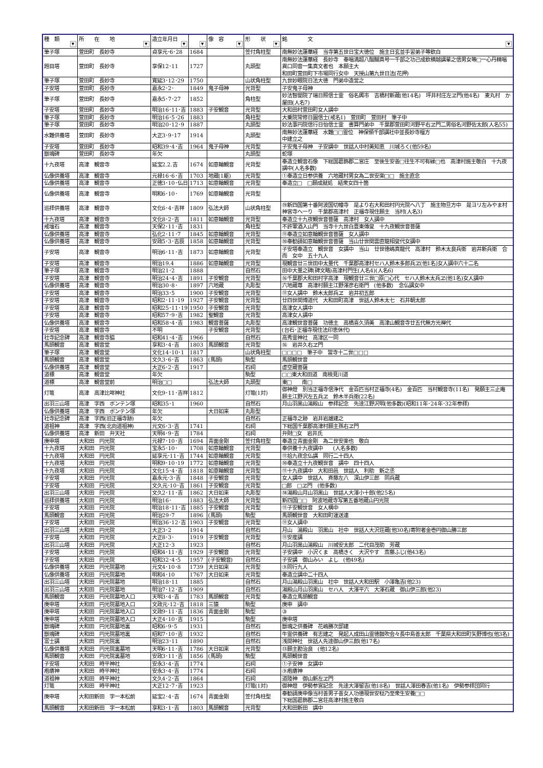| 種 類 ▼ | 所 在 地 ▼ | 造立年月日 ▼ | ▼ | 像 容 ▼ | 形 状 ▼ | 銘 文 ▼ |
| --- | --- | --- | --- | --- | --- | --- |
| 筆子塚 | 萱田町 長妙寺 | 貞享元･6･28 | 1684 | | 笠付角柱型 | 南無妙法蓮華経 当寺第五世日宝大徳位 施主日玄並手習弟子等欽白 |
| 題目塔 | 萱田町 長妙寺 | 享保12･11 | 1727 | | 丸頭型 | 南無妙法蓮華経 長妙寺 奉唱満超八醍醐真号一千部之功己成欽横越講輩之信男女等□一心丹精唱異口同音一集真文者也 本願主大 和田町萱田町下市場同行女中 天授山第九世日法(花押) |
| 筆子塚 | 萱田町 長妙寺 | 寛延3･12･29 | 1750 | | 山状角柱型 | 九世妙眼院日法大徳 門弟中造営之 |
| 子安塔 | 萱田町 長妙寺 | 嘉永2･2･ | 1849 | 鬼子母神 | 光背型 | 子安鬼子母神 |
| 筆子塚 | 萱田町 長妙寺 | 嘉永5･7･27 | 1852 | | 角柱型 | 妙法智聞院了瑞日照信士霊 俗名輿市 吉橋村新蔵(他14名) 坪井村庄左ヱ門(他4名) 麦丸村 か屋田(人名7) |
| 子安塔 | 萱田町 長妙寺 | 明治16･11･吉 | 1883 | 子安観音 | 光背型 | 大和田村萱田町女人講中 |
| 筆子塚 | 萱田町 長妙寺 | 明治16･5･26 | 1883 | | 角柱型 | 大乗院常修日圓信士(戒名1) 萱田町 萱田村 筆子中 |
| 筆子塚 | 萱田町 長妙寺 | 明治20･12･9 | 1887 | | 丸頭型 | 妙法事円院信行日怡信士霊 書算門弟中 千葉郡萱田町河野平右ヱ門二男俗名河野佐太郎(人名55) |
| 水難供養塔 | 萱田町 長妙寺 | 大正3･9･17 | 1914 | | 丸頭型 | 南無妙法蓮華経 水難□□霊位 神保領千部講社中並長妙寺檀方 中建立之 |
| 子安塔 | 萱田町 長妙寺 | 昭和39･4･吉 | 1964 | 鬼子母神 | 光背型 | 子安鬼子母神 子安講中 世話人中村美知恵 川城ろく(他59名) |
| 獣魂碑 | 萱田町 長妙寺 | 年欠 | | | 丸頭型 | 蛇塚 |
| 十九夜塔 | 高津 観音寺 | 延宝2.2.吉 | 1674 | 如意輪観音 | 光背型 | 奉造立観音石像 下総国葛飾郡二宮庄 至後生安善□往生不可有縁□也 高津村施主敬白 十九夜講中(人名多数) |
| 仏像供養塔 | 高津 観音寺 | 元禄16･6･吉 | 1703 | 地蔵(1躯) | 光背型 | ①奉造立日参供養 六地蔵村男女為二世安楽□□ 施主直念 |
| 仏像供養塔 | 高津 観音寺 | 正徳3･10･仏日 | 1713 | 如意輪観音 | 光背型 | 奉造立□ □願成就処 結衆女四十箇 |
| 仏像供養塔 | 高津 観音寺 | 明和6･10･ | 1769 | 如意輪観音 | 光背型 | |
| 巡拝供養塔 | 高津 観音寺 | 文化6･4･吉祥 | 1809 | 弘法大師 | 山状角柱型 | ⑲新四国第十番阿波国切幢寺 是より右大和田村円光院へ八丁 施主物旦方中 是ヨリ左みやま村神宮寺へ一り 千葉郡高津村 正福寺現住願主 当村(人名3) |
| 十九夜塔 | 高津 観音寺 | 文化8･2･吉 | 1811 | 如意輪観音 | 光背型 | 奉造立十九夜観世音菩薩 高津村 女人講中 |
| 戒壇石 | 高津 観音寺 | 天保2･11･吉 | 1831 | | 角柱型 | 不許葷酒入山門 当寺十九世白豊東傳叟 十九夜観世音菩薩 |
| 仏像供養塔 | 高津 観音寺 | 弘化2･11･7 | 1845 | 如意輪観音 | 光背型 | ⑪奉造立如意輪観世音菩薩 女人講中 |
| 仏像供養塔 | 高津 観音寺 | 安政5･3･吉辰 | 1858 | 如意輪観音 | 光背型 | ⑩奉勧請如意輪観世音菩薩 当山廿世関雲直龍相叟代女講中 |
| 子安塔 | 高津 観音寺 | 明治6･11･吉 | 1873 | 如意輪観音 | 光背型 | 子安塔奉造立 観世音 女講中 当山 廿世徳嶋真龍代 高津村 鈴木太良兵衛 岩井新兵衛 合而 女中 五十九人 |
| 子安塔 | 高津 観音寺 | 明治19.4 | 1886 | 如意輪観音 | 光背型 | 現観音廿三世田中太量代 千葉郡高津村セハ人鈴木多郎兵ヱ(他1名)女人講中六十二名 |
| 筆子塚 | 高津 観音寺 | 明治21･2 | 1888 | | 自然石 | 田中大量之碑(碑文略)高津村門生(人名4)(人名6) |
| 子安塔 | 高津 観音寺 | 明治24･4･吉 | 1891 | 子安観音 | 光背型 | ⑯千葉郡大和田村字高津 現観音廿三世□原□心代 セハ人鈴木太兵ヱ(他1名)女人講中 |
| 仏像供養塔 | 高津 観音寺 | 明治30･8･ | 1897 | 六地蔵 | 丸彫型 | 六地蔵尊 高津村願主江野澤彦右衛門 (他多数) 念仏講女中 |
| 子安塔 | 高津 観音寺 | 明治33･5 | 1900 | 子安観音 | 光背型 | ⑪女人講中 鈴木太郎兵ヱ 岩井初五郎 |
| 子安塔 | 高津 観音寺 | 昭和2･11･19 | 1927 | 子安観音 | 光背型 | 廿四世関博道代 大和田町高津 世話人鈴木太七 石井朝太郎 |
| 子安塔 | 高津 観音寺 | 昭和25･11･19 | 1950 | 子安観音 | 光背型 | 高津女人講中 |
| 子安塔 | 高津 観音寺 | 昭和57･9･吉 | 1982 | 聖観音 | 光背型 | 高津女人講中 |
| 仏像供養塔 | 高津 観音寺 | 昭和58･4･吉 | 1983 | 観音菩薩 | 丸彫型 | 高津観世音菩薩 功徳主 高橋喜久須美 高津山観音寺廿五代無方光禅代 |
| 子安塔 | 高津 観音寺 | 不明 | | 子安観音 | 光背型 | (台石･正福寺現住法印恵休代) |
| 社寺記念碑 | 高津 観音寺脇 | 昭和41･4･吉 | 1966 | | 自然石 | 高秀霊神社 高津区一同 |
| 馬頭観音 | 高津 観音堂 | 享和3･4･吉 | 1803 | 馬頭観音 | 光背型 | ⑯ 岩井久右ヱ門 |
| 筆子塚 | 高津 観音堂 | 文化14･10･1 | 1817 | | 山状角柱型 | □□□□ 筆子中 當寺十二世□□□ |
| 馬頭観音 | 高津 観音堂 | 文久3･6･吉 | 1863 | (馬頭) | 駒型 | 馬頭観世音 |
| 仏像供養塔 | 高津 観音堂 | 大正6･2･吉 | 1917 | | 石祠 | 虚空蔵菩薩 |
| 道標 | 高津 観音堂 | 年欠 | | | 駒型 | □□東大和田道 南検見川道 |
| 道標 | 高津 観音堂前 | 明治□□ | | 弘法大師 | 丸頭型 | 東□ 南□ |
| 灯篭 | 高津 高津比咩神社 | 文化9･11･吉祥 | 1812 | | 灯篭(1対) | 御神燈 別当正福寺信浄代 金百匹当村正福寺(4名) 金百匹 当村観音寺(11名) 発願主三止庵 願主江野沢左五兵ヱ 鈴木半兵衛(22名) |
| 出羽三山塔 | 高津 字西 ボンテン塚 | 昭和35･1 | 1960 | | 自然石 | 月山羽黒山湯殿山 参拝記念 先達江野沢明(他多数)(昭和11年･24年･32年参拝) |
| 仏像供養塔 | 高津 字西 ボンテン塚 | 年欠 | | 大日如来 | 丸彫型 | |
| 社寺記念碑 | 高津 字西(旧正福寺跡) | 年欠 | | | 自然石 | 正福寺之跡 岩井岩雄建之 |
| 道祖神 | 高津 字西(北向道祖神) | 元文6･3･吉 | 1741 | | 石祠 | 下総国千葉郡高津村願主孫右ヱ門 |
| 仏像供養塔 | 高津 新田 弁天社 | 天明4･9･吉 | 1784 | | 石祠 | 弁財□女 岩井氏 |
| 庚申塔 | 大和田 円光院 | 元禄7･10･吉 | 1694 | 青面金剛 | 笠付角柱型 | 奉造立青面金剛 為二世安楽也 敬白 |
| 十九夜塔 | 大和田 円光院 | 宝永5･10･ | 1708 | 如意輪観音 | 光背型 | 奉供養十九夜講中 (人名多数) |
| 十九夜塔 | 大和田 円光院 | 延享元･11･吉 | 1744 | 如意輪観音 | 光背型 | ⑪拾九夜念仏講 同行二十四人 |
| 十九夜塔 | 大和田 円光院 | 明和9･10･19 | 1772 | 如意輪観音 | 光背型 | ⑩奉造立十九夜観世音 講中 四十四人 |
| 十九夜塔 | 大和田 円光院 | 文化15･4･吉 | 1818 | 如意輪観音 | 光背型 | ⑪十九夜講中 大和田邑 世話人 利助 新之丞 |
| 子安塔 | 大和田 円光院 | 嘉永元･3･吉 | 1848 | 子安観音 | 光背型 | 女人講中 世話人 斉藤左八 深山伊三郎 同兵蔵 |
| 子安塔 | 大和田 円光院 | 文久元･10･吉 | 1861 | 子安観音 | 光背型 | □郎 □ヱ門 (他多数) |
| 出羽三山塔 | 大和田 円光院 | 文久2･11･吉 | 1862 | 大日如来 | 丸彫型 | ⑱湯殿山月山羽黒山 世話人大澤小十郎(他25名) |
| 巡拝供養塔 | 大和田 円光院 | 明治16･ | 1883 | 弘法大師 | 光背型 | 新四国□□ 阿波地蔵寺写第五番地蔵山円光院 |
| 子安塔 | 大和田 円光院 | 明治18･11･吉 | 1885 | 子安観音 | 光背型 | ⑪子安観世音 女人構中 |
| 馬頭観音 | 大和田 円光院 | 明治29･7 | 1896 | (馬頭) | 駒型 | 馬頭観世音 大和田町運送連 |
| 子安塔 | 大和田 円光院 | 明治36･12･吉 | 1903 | 子安観音 | 光背型 | ⑪女人講中 |
| 出羽三山塔 | 大和田 円光院 | 大正3･2 | 1914 | | 自然石 | 月山 湯殿山 羽黒山 社中 世話人大沢荘蔵(他30名)寄附者金壱円御山勝三郎 |
| 子安塔 | 大和田 円光院 | 大正8･3･ | 1919 | 子安観音 | 光背型 | ⑪安産講 |
| 出羽三山塔 | 大和田 円光院 | 大正12･3 | 1923 | | 自然石 | 月山羽黒山湯殿山 川城安太郎 二代目茂助 芳蔵 |
| 子安塔 | 大和田 円光院 | 昭和4･11･吉 | 1929 | 子安観音 | 光背型 | 子安講中 小沢くま 高橋きく 大沢やす 斎藤ふじ(他43名) |
| 子安塔 | 大和田 円光院 | 昭和32･4･5 | 1957 | (子安観音) | 自然石 | 子安講 御山みい よし (他49名) |
| 仏像供養塔 | 大和田 円光院墓地 | 元文4･10･8 | 1739 | 大日如来 | 光背型 | ⑨同行九人 |
| 仏像供養塔 | 大和田 円光院墓地 | 明和4･10 | 1767 | 大日如来 | 光背型 | 奉造立講中二十四人 |
| 出羽三山塔 | 大和田 円光院墓地 | 明治18･11 | 1885 | | 自然石 | 月山湯殿山羽黒山 社中 世話人大和田駅 小澤亀吉(他23) |
| 出羽三山塔 | 大和田 円光院墓地 | 明治7･12･吉 | 1909 | | 自然石 | 湯殿山月山羽黒山 セハ人 大澤平六 大澤石蔵 御山伊三郎(他23) |
| 馬頭観音 | 大和田 円光院墓地入口 | 天明3･4･吉 | 1783 | 馬頭観音 | 光背型 | 奉造立馬頭観音 |
| 庚申塔 | 大和田 円光院墓地入口 | 文政元･12･吉 | 1818 | 三猿 | 駒型 | 庚申 講中 |
| 庚申塔 | 大和田 円光院墓地入口 | 文政9･11･吉 | 1836 | 青面金剛 | 駒型 | ③ |
| 庚申塔 | 大和田 円光院墓地入口 | 大正4･10･吉 | 1915 | | 駒型 | 庚申塔 |
| 獣魂碑 | 大和田 円光院墓地裏 | 昭和6･9･5 | 1931 | | 自然石 | 獣魂之供養碑 花嶋勝次邸建 |
| 獣魂碑 | 大和田 円光院墓地裏 | 昭和7･10･吉 | 1932 | | 自然石 | 牛霊供養碑 有志建之 発起人成田山霊徳鼓吹会々長中島善太郎 千葉県大和田町矢野博也(他3名) |
| 富士講 | 大和田 円光院裏 | 明治23･11 | 1890 | | 自然石 | 浅間神社 世話人先達御山伊三郎(他17名) |
| 仏像供養塔 | 大和田 円光院裏墓地 | 天明6･11･吉 | 1786 | 大日如来 | 光背型 | ⑬願主勘治良 (他12名) |
| 馬頭観音 | 大和田 円光院裏墓地 | 安政3･11･吉 | 1856 | (馬頭) | 駒型 | 馬頭観世音 |
| 子安塔 | 大和田 時平神社 | 安永3･4･吉 | 1774 | | 石祠 | ①子安神 女講中 |
| 疱瘡神 | 大和田 時平神社 | 安永3･4･吉 | 1774 | | 石祠 | ⑨疱瘡神 |
| 道祖神 | 大和田 時平神社 | 文久4･2･吉 | 1864 | | 石祠 | 道陸神 御山新左ヱ門 |
| 灯篭 | 大和田 時平神社 | 大正12･7･吉 | 1923 | | 灯篭(1対) | 御神燈 伊勢参宮記念 先達大澤留吉(他18名) 世話人澤田春吉(他1名) 伊勢参拝団同行 |
| 庚申塔 | 大和田新田 字一本松前 | 延宝2･4･吉 | 1674 | 青面金剛 | 笠付角柱型 | 奉勧請庚申像当村善男子善女人功徳現世安穏乃至衆生安養□□ 下総国葛飾郡二宮荘高津村施主敬白 |
| 馬頭観音 | 大和田新田 字一本松前 | 享和3･1･吉 | 1803 | 馬頭観音 | 光背型 | 大和田新田 講中 |